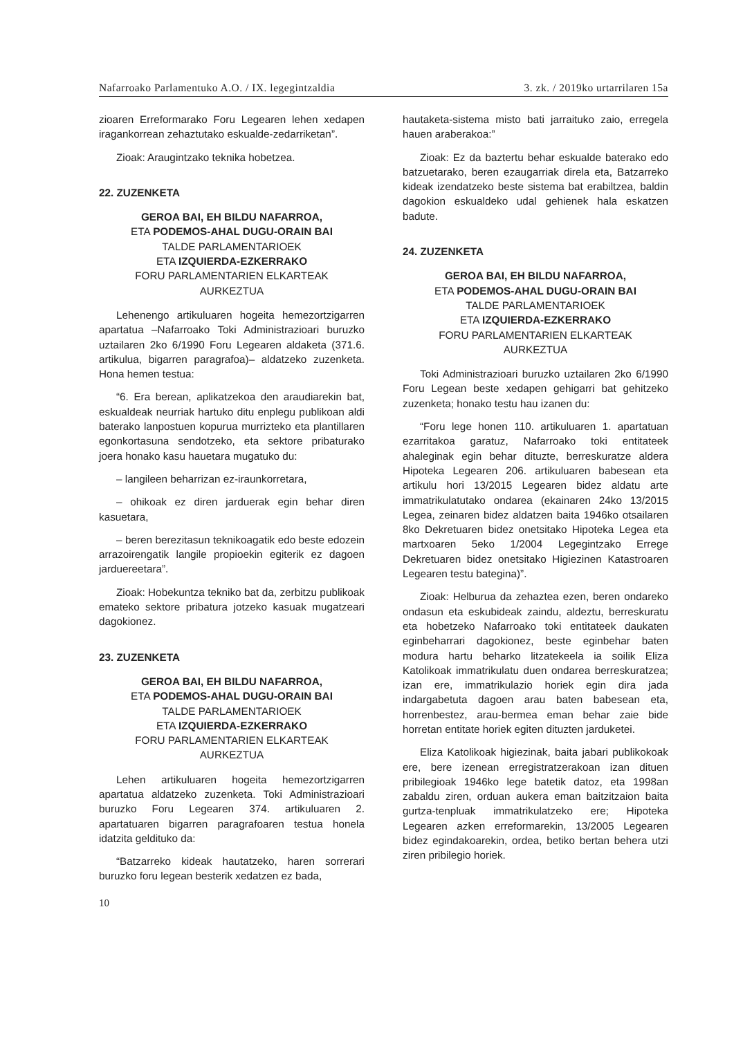Nafarroako Parlamentuko A.O. / IX. legegintzaldia 3. zk. / 2019ko urtarrilaren 15a
zioaren Erreformarako Foru Legearen lehen xedapen iragankorrean zehaztutako eskualde-zedarriketan”.
Zioak: Araugintzako teknika hobetzea.
22. ZUZENKETA
GEROA BAI, EH BILDU NAFARROA,
ETA PODEMOS-AHAL DUGU-ORAIN BAI
TALDE PARLAMENTARIOEK
ETA IZQUIERDA-EZKERRAKO
FORU PARLAMENTARIEN ELKARTEAK
AURKEZTUA
Lehenengo artikuluaren hogeita hemezortzigarren apartatua –Nafarroako Toki Administrazioari buruzko uztailaren 2ko 6/1990 Foru Legearen aldaketa (371.6. artikulua, bigarren paragrafoa)– aldatzeko zuzenketa. Hona hemen testua:
“6. Era berean, aplikatzekoa den araudiarekin bat, eskualdeak neurriak hartuko ditu enplegu publikoan aldi baterako lanpostuen kopurua murrizteko eta plantillaren egonkortasuna sendotzeko, eta sektore pribaturako joera honako kasu hauetara mugatuko du:
– langileen beharrizan ez-iraunkorretara,
– ohikoak ez diren jarduerak egin behar diren kasuetara,
– beren berezitasun teknikoagatik edo beste edozein arrazoirengatik langile propioekin egiterik ez dagoen jarduereetara”.
Zioak: Hobekuntza tekniko bat da, zerbitzu publikoak emateko sektore pribatura jotzeko kasuak mugatzeari dagokionez.
23. ZUZENKETA
GEROA BAI, EH BILDU NAFARROA,
ETA PODEMOS-AHAL DUGU-ORAIN BAI
TALDE PARLAMENTARIOEK
ETA IZQUIERDA-EZKERRAKO
FORU PARLAMENTARIEN ELKARTEAK
AURKEZTUA
Lehen artikuluaren hogeita hemezortzigarren apartatua aldatzeko zuzenketa. Toki Administrazioari buruzko Foru Legearen 374. artikuluaren 2. apartatuaren bigarren paragrafoaren testua honela idatzita geldituko da:
“Batzarreko kideak hautatzeko, haren sorrerari buruzko foru legean besterik xedatzen ez bada,
10
hautaketa-sistema misto bati jarraituko zaio, erregela hauen araberakoa:”
Zioak: Ez da baztertu behar eskualde baterako edo batzuetarako, beren ezaugarriak direla eta, Batzarreko kideak izendatzeko beste sistema bat erabiltzea, baldin dagokion eskualdeko udal gehienek hala eskatzen badute.
24. ZUZENKETA
GEROA BAI, EH BILDU NAFARROA,
ETA PODEMOS-AHAL DUGU-ORAIN BAI
TALDE PARLAMENTARIOEK
ETA IZQUIERDA-EZKERRAKO
FORU PARLAMENTARIEN ELKARTEAK
AURKEZTUA
Toki Administrazioari buruzko uztailaren 2ko 6/1990 Foru Legean beste xedapen gehigarri bat gehitzeko zuzenketa; honako testu hau izanen du:
“Foru lege honen 110. artikuluaren 1. apartatuan ezarritakoa garatuz, Nafarroako toki entitateek ahaleginak egin behar dituzte, berreskuratze aldera Hipoteka Legearen 206. artikuluaren babesean eta artikulu hori 13/2015 Legearen bidez aldatu arte immatrikulatutako ondarea (ekainaren 24ko 13/2015 Legea, zeinaren bidez aldatzen baita 1946ko otsailaren 8ko Dekretuaren bidez onetsitako Hipoteka Legea eta martxoaren 5eko 1/2004 Legegintzako Errege Dekretuaren bidez onetsitako Higiezinen Katastroaren Legearen testu bategina)”.
Zioak: Helburua da zehaztea ezen, beren ondareko ondasun eta eskubideak zaindu, aldeztu, berreskuratu eta hobetzeko Nafarroako toki entitateek daukaten eginbeharrari dagokionez, beste eginbehar baten modura hartu beharko litzatekeela ia soilik Eliza Katolikoak immatrikulatu duen ondarea berreskuratzea; izan ere, immatrikulazio horiek egin dira jada indargabetuta dagoen arau baten babesean eta, horrenbestez, arau-bermea eman behar zaie bide horretan entitate horiek egiten dituzten jarduketei.
Eliza Katolikoak higiezinak, baita jabari publikokoak ere, bere izenean erregistratzerakoan izan dituen pribilegioak 1946ko lege batetik datoz, eta 1998an zabaldu ziren, orduan aukera eman baitzitzaion baita gurtza-tenpluak immatrikulatzeko ere; Hipoteka Legearen azken erreformarekin, 13/2005 Legearen bidez egindakoarekin, ordea, betiko bertan behera utzi ziren pribilegio horiek.